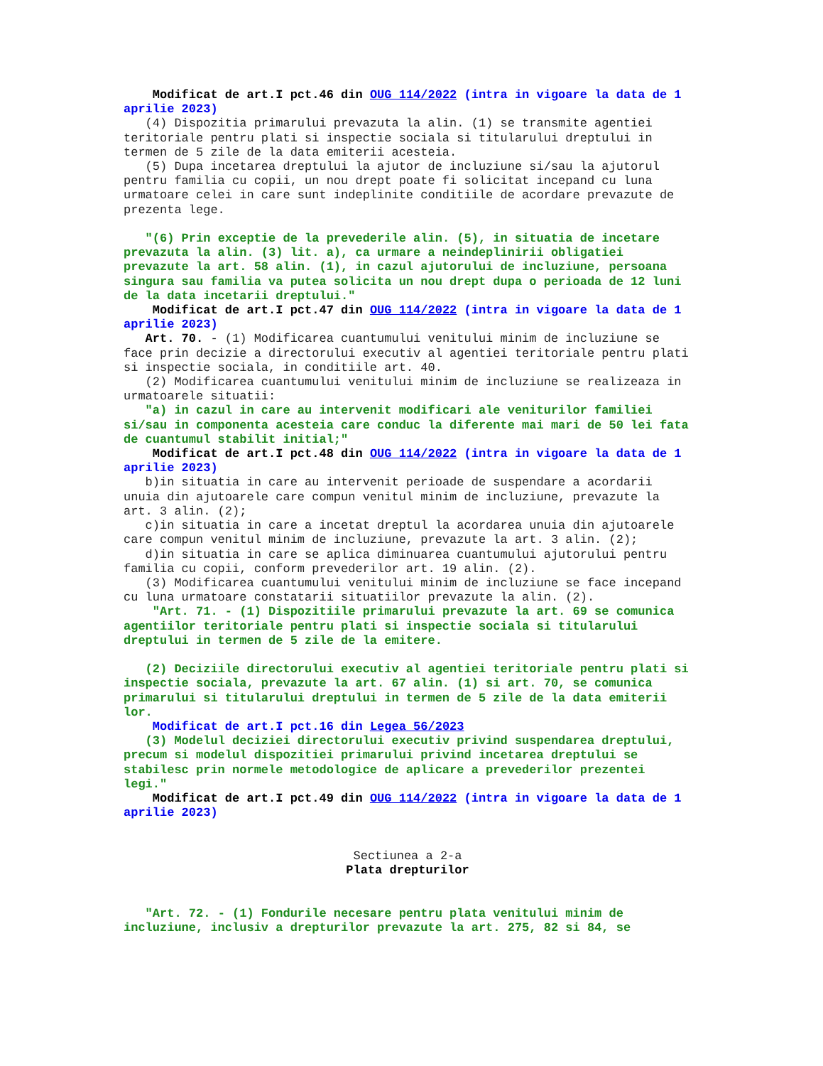Modificat de art.I pct.46 din OUG 114/2022 (intra in vigoare la data de 1 aprilie 2023)
(4) Dispozitia primarului prevazuta la alin. (1) se transmite agentiei teritoriale pentru plati si inspectie sociala si titularului dreptului in termen de 5 zile de la data emiterii acesteia.
(5) Dupa incetarea dreptului la ajutor de incluziune si/sau la ajutorul pentru familia cu copii, un nou drept poate fi solicitat incepand cu luna urmatoare celei in care sunt indeplinite conditiile de acordare prevazute de prezenta lege.
"(6) Prin exceptie de la prevederile alin. (5), in situatia de incetare prevazuta la alin. (3) lit. a), ca urmare a neindeplinirii obligatiei prevazute la art. 58 alin. (1), in cazul ajutorului de incluziune, persoana singura sau familia va putea solicita un nou drept dupa o perioada de 12 luni de la data incetarii dreptului."
Modificat de art.I pct.47 din OUG 114/2022 (intra in vigoare la data de 1 aprilie 2023)
Art. 70. - (1) Modificarea cuantumului venitului minim de incluziune se face prin decizie a directorului executiv al agentiei teritoriale pentru plati si inspectie sociala, in conditiile art. 40.
(2) Modificarea cuantumului venitului minim de incluziune se realizeaza in urmatoarele situatii:
"a) in cazul in care au intervenit modificari ale veniturilor familiei si/sau in componenta acesteia care conduc la diferente mai mari de 50 lei fata de cuantumul stabilit initial;"
Modificat de art.I pct.48 din OUG 114/2022 (intra in vigoare la data de 1 aprilie 2023)
b)in situatia in care au intervenit perioade de suspendare a acordarii unuia din ajutoarele care compun venitul minim de incluziune, prevazute la art. 3 alin. (2);
c)in situatia in care a incetat dreptul la acordarea unuia din ajutoarele care compun venitul minim de incluziune, prevazute la art. 3 alin. (2);
d)in situatia in care se aplica diminuarea cuantumului ajutorului pentru familia cu copii, conform prevederilor art. 19 alin. (2).
(3) Modificarea cuantumului venitului minim de incluziune se face incepand cu luna urmatoare constatarii situatiilor prevazute la alin. (2).
"Art. 71. - (1) Dispozitiile primarului prevazute la art. 69 se comunica agentiilor teritoriale pentru plati si inspectie sociala si titularului dreptului in termen de 5 zile de la emitere.
(2) Deciziile directorului executiv al agentiei teritoriale pentru plati si inspectie sociala, prevazute la art. 67 alin. (1) si art. 70, se comunica primarului si titularului dreptului in termen de 5 zile de la data emiterii lor.
Modificat de art.I pct.16 din Legea 56/2023
(3) Modelul deciziei directorului executiv privind suspendarea dreptului, precum si modelul dispozitiei primarului privind incetarea dreptului se stabilesc prin normele metodologice de aplicare a prevederilor prezentei legi."
Modificat de art.I pct.49 din OUG 114/2022 (intra in vigoare la data de 1 aprilie 2023)
Sectiunea a 2-a
Plata drepturilor
"Art. 72. - (1) Fondurile necesare pentru plata venitului minim de incluziune, inclusiv a drepturilor prevazute la art. 275, 82 si 84, se